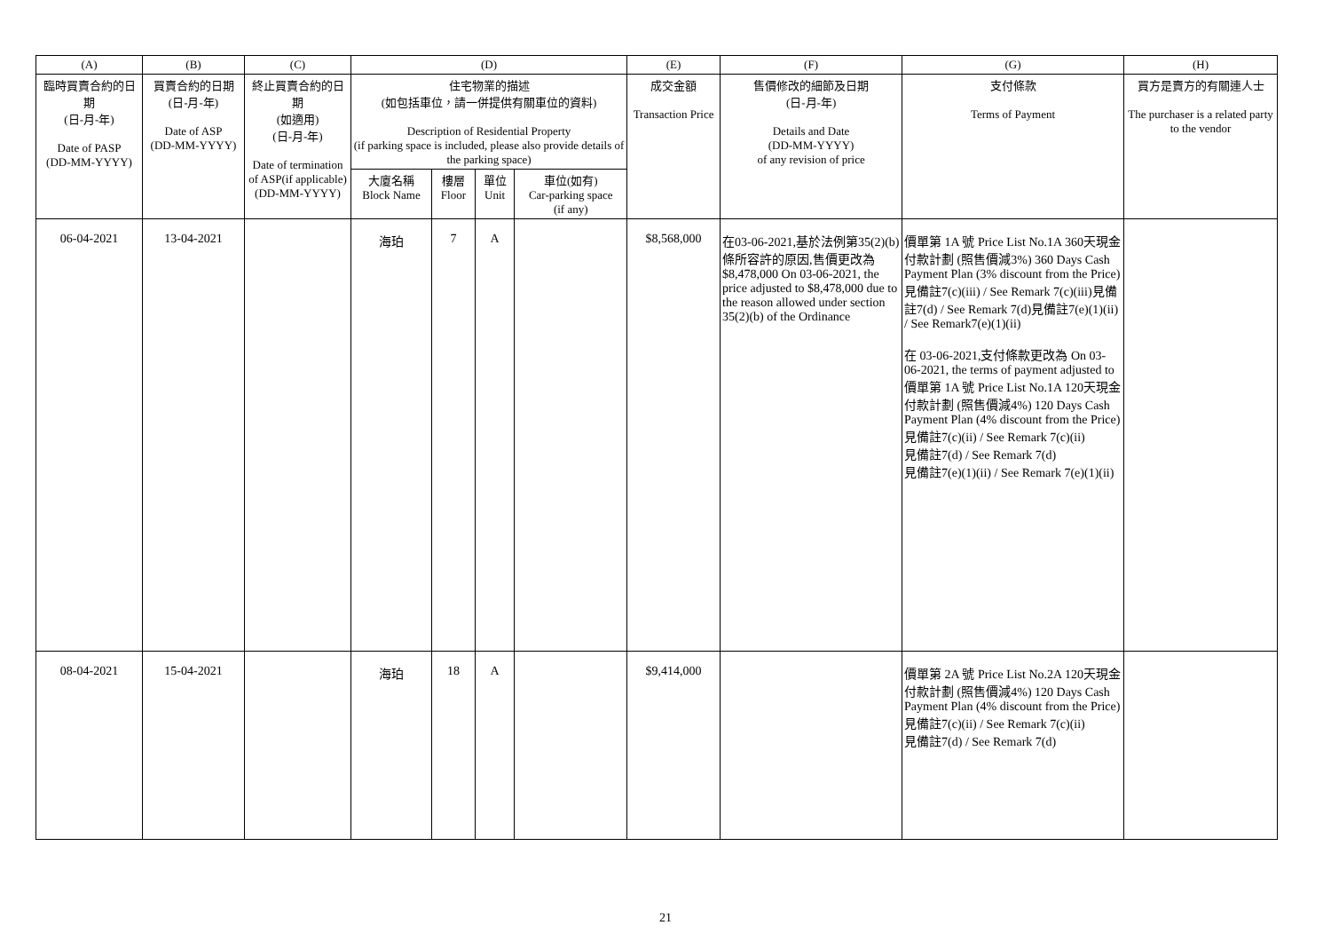| (A) | (B) | (C) | (D) | | | | (E) | (F) | (G) | (H) |
| --- | --- | --- | --- | --- | --- | --- | --- | --- | --- | --- |
| 臨時買賣合約的日期 (日-月-年) Date of PASP (DD-MM-YYYY) | 買賣合約的日期 (日-月-年) Date of ASP (DD-MM-YYYY) | 終止買賣合約的日期 (如適用) (日-月-年) Date of termination of ASP(if applicable) (DD-MM-YYYY) | 住宅物業的描述 (如包括車位，請一併提供有關車位的資料) Description of Residential Property (if parking space is included, please also provide details of the parking space) | | | | 成交金額 Transaction Price | 售價修改的細節及日期 (日-月-年) Details and Date (DD-MM-YYYY) of any revision of price | 支付條款 Terms of Payment | 買方是賣方的有關連人士 The purchaser is a related party to the vendor |
| | | | 大廈名稱 Block Name | 樓層 Floor | 單位 Unit | 車位(如有) Car-parking space (if any) | | | | |
| 06-04-2021 | 13-04-2021 | | 海珀 | 7 | A | | $8,568,000 | 在03-06-2021,基於法例第35(2)(b)條所容許的原因,售價更改為$8,478,000 On 03-06-2021, the price adjusted to $8,478,000 due to the reason allowed under section 35(2)(b) of the Ordinance | 價單第 1A 號 Price List No.1A 360天現金付款計劃 (照售價減3%) 360 Days Cash Payment Plan (3% discount from the Price) 見備註7(c)(iii) / See Remark 7(c)(iii)見備註7(d) / See Remark 7(d)見備註7(e)(1)(ii) / See Remark7(e)(1)(ii) 在 03-06-2021,支付條款更改為 On 03-06-2021, the terms of payment adjusted to 價單第 1A 號 Price List No.1A 120天現金付款計劃 (照售價減4%) 120 Days Cash Payment Plan (4% discount from the Price) 見備註7(c)(ii) / See Remark 7(c)(ii) 見備註7(d) / See Remark 7(d) 見備註7(e)(1)(ii) / See Remark 7(e)(1)(ii) | |
| 08-04-2021 | 15-04-2021 | | 海珀 | 18 | A | | $9,414,000 | | 價單第 2A 號 Price List No.2A 120天現金付款計劃 (照售價減4%) 120 Days Cash Payment Plan (4% discount from the Price) 見備註7(c)(ii) / See Remark 7(c)(ii) 見備註7(d) / See Remark 7(d) | |
21